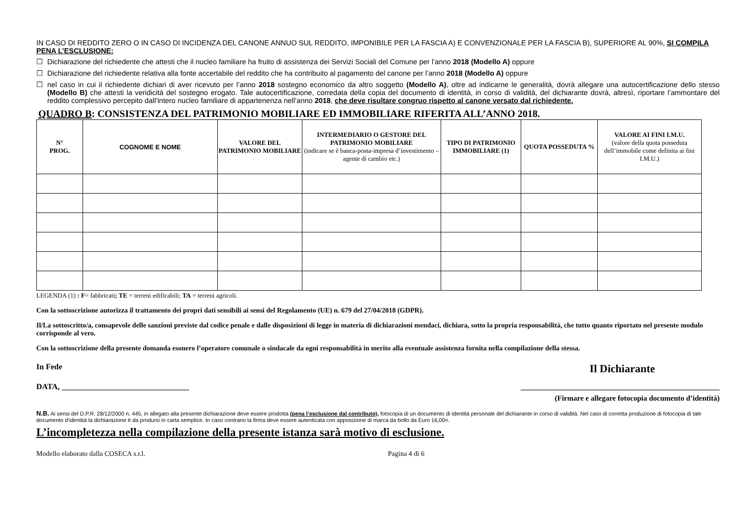IN CASO DI REDDITO ZERO O IN CASO DI INCIDENZA DEL CANONE ANNUO SUL REDDITO, IMPONIBILE PER LA FASCIA A) E CONVENZIONALE PER LA FASCIA B), SUPERIORE AL 90%, SI COMPILA PENA L’ESCLUSIONE:
☐ Dichiarazione del richiedente che attesti che il nucleo familiare ha fruito di assistenza dei Servizi Sociali del Comune per l’anno 2018 (Modello A) oppure
☐ Dichiarazione del richiedente relativa alla fonte accertabile del reddito che ha contribuito al pagamento del canone per l’anno 2018 (Modello A) oppure
☐ nel caso in cui il richiedente dichiari di aver ricevuto per l’anno 2018 sostegno economico da altro soggetto (Modello A), oltre ad indicarne le generalità, dovrà allegare una autocertificazione dello stesso (Modello B) che attesti la veridicità del sostegno erogato. Tale autocertificazione, corredata della copia del documento di identità, in corso di validità, del dichiarante dovrà, altresì, riportare l’ammontare del reddito complessivo percepito dall’intero nucleo familiare di appartenenza nell’anno 2018, che deve risultare congruo rispetto al canone versato dal richiedente.
QUADRO B: CONSISTENZA DEL PATRIMONIO MOBILIARE ED IMMOBILIARE RIFERITA ALL’ANNO 2018.
| N° PROG. | COGNOME E NOME | VALORE DEL PATRIMONIO MOBILIARE | INTERMEDIARIO O GESTORE DEL PATRIMONIO MOBILIARE (indicare se è banca-posta-impresa d’investimento –agente di cambio etc.) | TIPO DI PATRIMONIO IMMOBILIARE (1) | QUOTA POSSEDUTA % | VALORE AI FINI I.M.U. (valore della quota posseduta dell’immobile come definita ai fini I.M.U.) |
| --- | --- | --- | --- | --- | --- | --- |
LEGENDA (1) : F= fabbricati; TE = terreni edificabili; TA = terreni agricoli.
Con la sottoscrizione autorizza il trattamento dei propri dati sensibili ai sensi del Regolamento (UE) n. 679 del 27/04/2018 (GDPR).
Il/La sottoscritto/a, consapevole delle sanzioni previste dal codice penale e dalle disposizioni di legge in materia di dichiarazioni mendaci, dichiara, sotto la propria responsabilità, che tutto quanto riportato nel presente modulo corrisponde al vero.
Con la sottoscrizione della presente domanda esonero l’operatore comunale o sindacale da ogni responsabilità in merito alla eventuale assistenza fornita nella compilazione della stessa.
In Fede Il Dichiarante
DATA, ________________________________ __________________________________________________
(Firmare e allegare fotocopia documento d’identità)
N.B. Ai sensi del D.P.R. 28/12/2000 n. 445, in allegato alla presente dichiarazione deve essere prodotta (pena l’esclusione dal contributo), fotocopia di un documento di identità personale del dichiarante in corso di validità. Nel caso di corretta produzione di fotocopia di tale documento d’identità la dichiarazione è da prodursi in carta semplice. In caso contrario la firma deve essere autenticata con apposizione di marca da bollo da Euro 16,00=.
L’incompletezza nella compilazione della presente istanza sarà motivo di esclusione.
Modello elaborato dalla COSECA s.r.l. Pagina 4 di 6